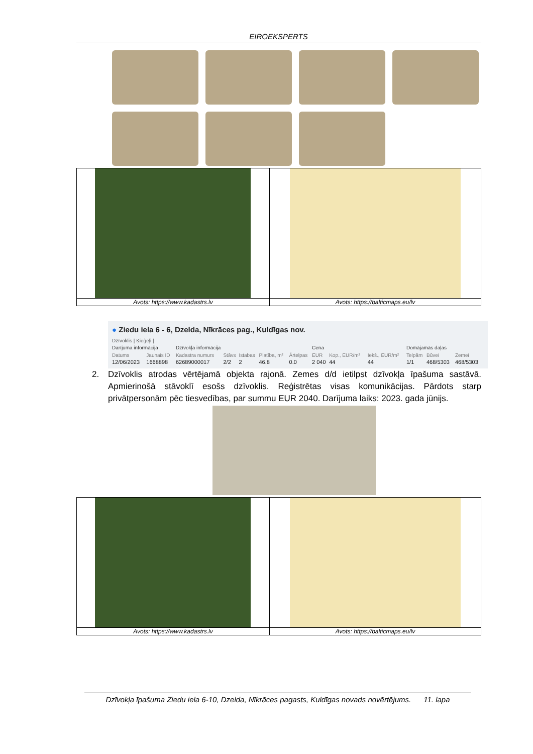EIROEKSPERTS
| Avots: https://www.kadastrs.lv | Avots: https://balticmaps.eu/lv |
● Ziedu iela 6 - 6, Dzelda, Nīkrāces pag., Kuldīgas nov.
Dzīvoklis | Ķieģeļi |
| Darījuma informācija | | Dzīvokļa informācija | | | | | Cena | | | Domājamās daļas | | |
| --- | --- | --- | --- | --- | --- | --- | --- | --- | --- | --- | --- | --- |
| Datums | Jaunais ID | Kadastra numurs | Stāvs | Istabas | Platība, m² | Ārtelpas | EUR | Kop., EUR/m² | Iekš., EUR/m² | Telpām | Būvei | Zemei |
| 12/06/2023 | 1668898 | 62689000017 | 2/2 | 2 | 46.8 | 0.0 | 2 040 | 44 | 44 | 1/1 | 468/5303 | 468/5303 |
2. Dzīvoklis atrodas vērtējamā objekta rajonā. Zemes d/d ietilpst dzīvokļa īpašuma sastāvā. Apmierinošā stāvoklī esošs dzīvoklis. Reģistrētas visas komunikācijas. Pārdots starp privātpersonām pēc tiesvedības, par summu EUR 2040. Darījuma laiks: 2023. gada jūnijs.
| Avots: https://www.kadastrs.lv | Avots: https://balticmaps.eu/lv |
Dzīvokļa īpašuma Ziedu iela 6-10, Dzelda, Nīkrāces pagasts, Kuldīgas novads novērtējums. 11. lapa